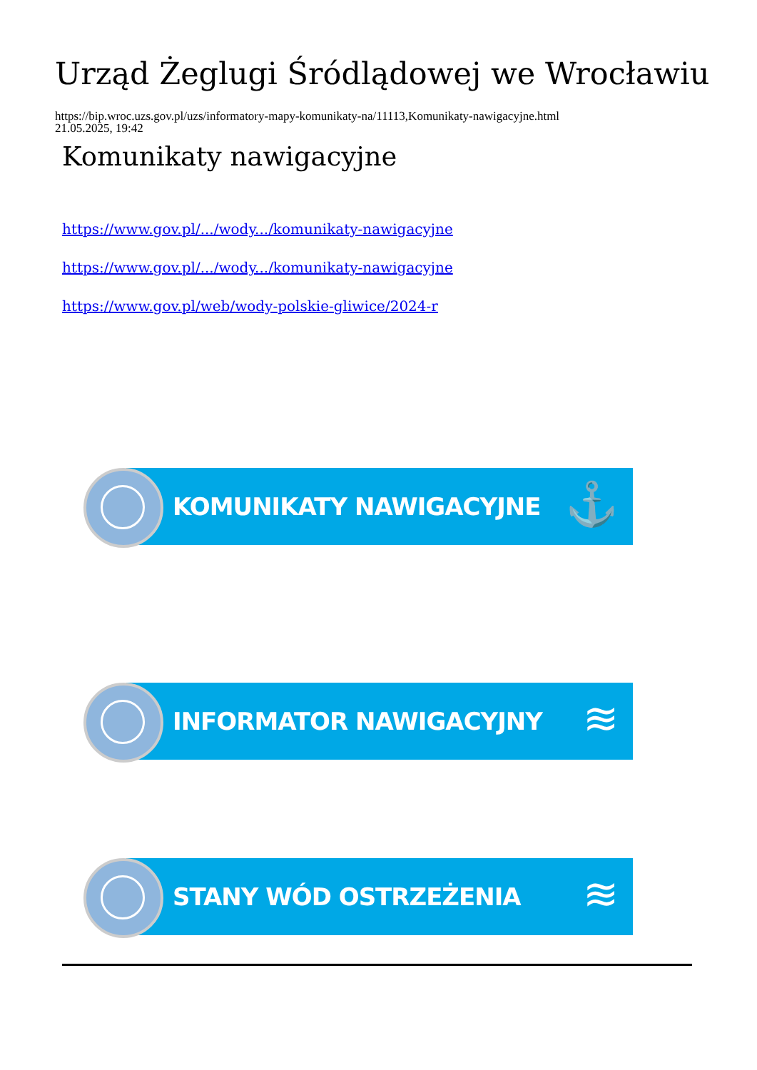Urząd Żeglugi Śródlądowej we Wrocławiu
https://bip.wroc.uzs.gov.pl/uzs/informatory-mapy-komunikaty-na/11113,Komunikaty-nawigacyjne.html
21.05.2025, 19:42
Komunikaty nawigacyjne
https://www.gov.pl/.../wody.../komunikaty-nawigacyjne
https://www.gov.pl/.../wody.../komunikaty-nawigacyjne
https://www.gov.pl/web/wody-polskie-gliwice/2024-r
KOMUNIKATY NAWIGACYJNE ⚓
INFORMATOR NAWIGACYJNY ≋
STANY WÓD OSTRZEŻENIA ≋